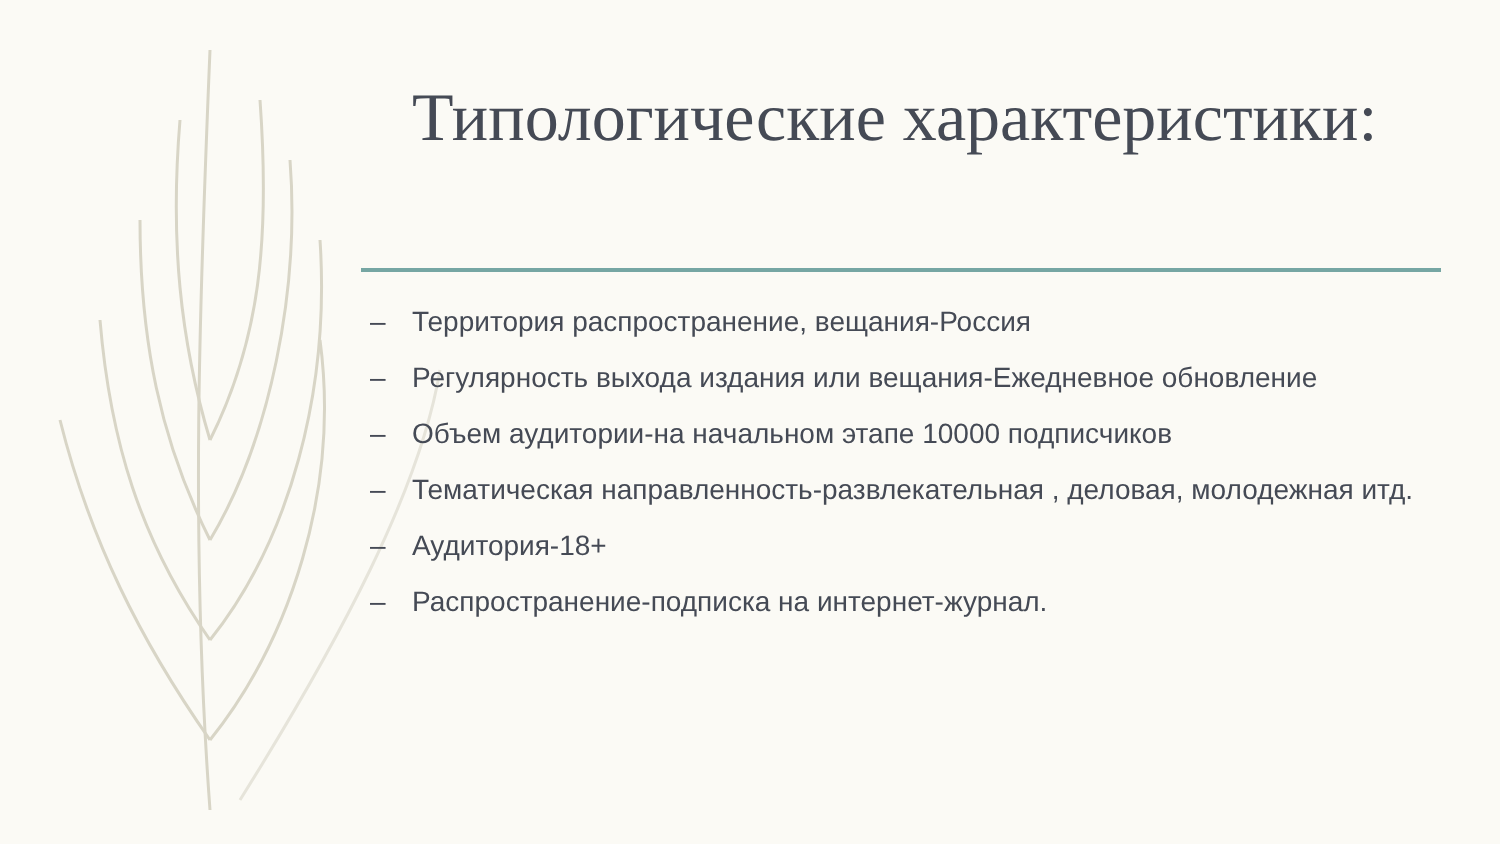Типологические характеристики:
– Территория распространение, вещания-Россия
– Регулярность выхода издания или вещания-Ежедневное обновление
– Объем аудитории-на начальном этапе 10000 подписчиков
– Тематическая направленность-развлекательная , деловая, молодежная итд.
– Аудитория-18+
– Распространение-подписка на интернет-журнал.